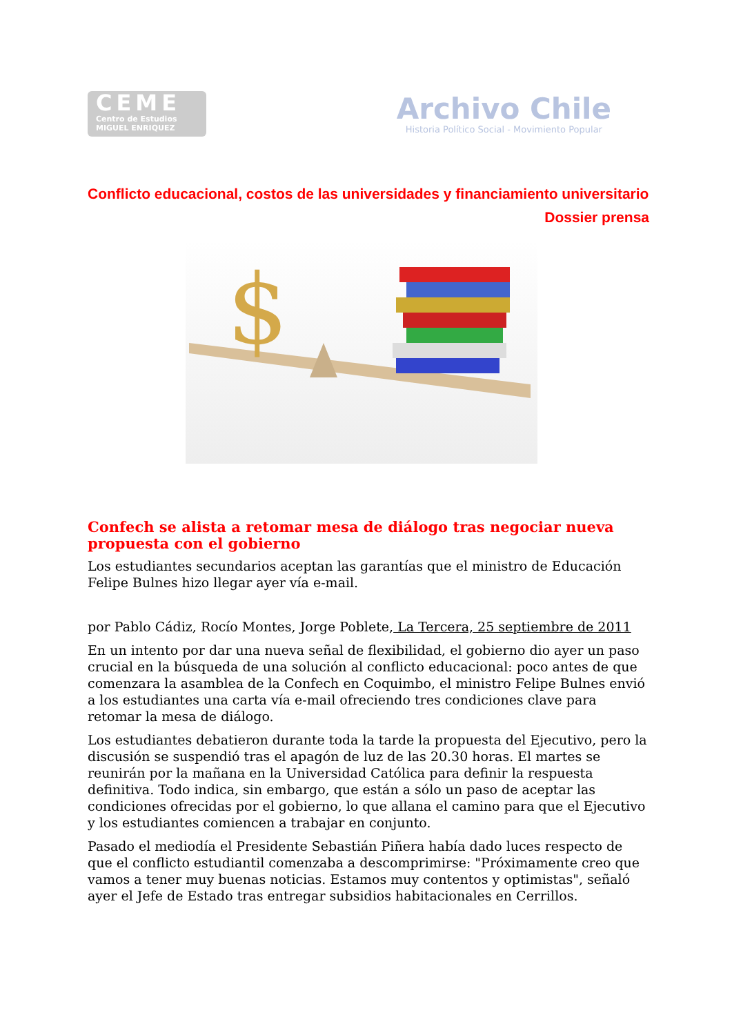CEME
Centro de Estudios
MIGUEL ENRIQUEZ
Archivo Chile
Historia Político Social - Movimiento Popular
Conflicto educacional, costos de las universidades y financiamiento universitario
Dossier prensa
$
Confech se alista a retomar mesa de diálogo tras negociar nueva propuesta con el gobierno
Los estudiantes secundarios aceptan las garantías que el ministro de Educación Felipe Bulnes hizo llegar ayer vía e-mail.
por Pablo Cádiz, Rocío Montes, Jorge Poblete, La Tercera, 25 septiembre de 2011
En un intento por dar una nueva señal de flexibilidad, el gobierno dio ayer un paso crucial en la búsqueda de una solución al conflicto educacional: poco antes de que comenzara la asamblea de la Confech en Coquimbo, el ministro Felipe Bulnes envió a los estudiantes una carta vía e-mail ofreciendo tres condiciones clave para retomar la mesa de diálogo.
Los estudiantes debatieron durante toda la tarde la propuesta del Ejecutivo, pero la discusión se suspendió tras el apagón de luz de las 20.30 horas. El martes se reunirán por la mañana en la Universidad Católica para definir la respuesta definitiva. Todo indica, sin embargo, que están a sólo un paso de aceptar las condiciones ofrecidas por el gobierno, lo que allana el camino para que el Ejecutivo y los estudiantes comiencen a trabajar en conjunto.
Pasado el mediodía el Presidente Sebastián Piñera había dado luces respecto de que el conflicto estudiantil comenzaba a descomprimirse: "Próximamente creo que vamos a tener muy buenas noticias. Estamos muy contentos y optimistas", señaló ayer el Jefe de Estado tras entregar subsidios habitacionales en Cerrillos.